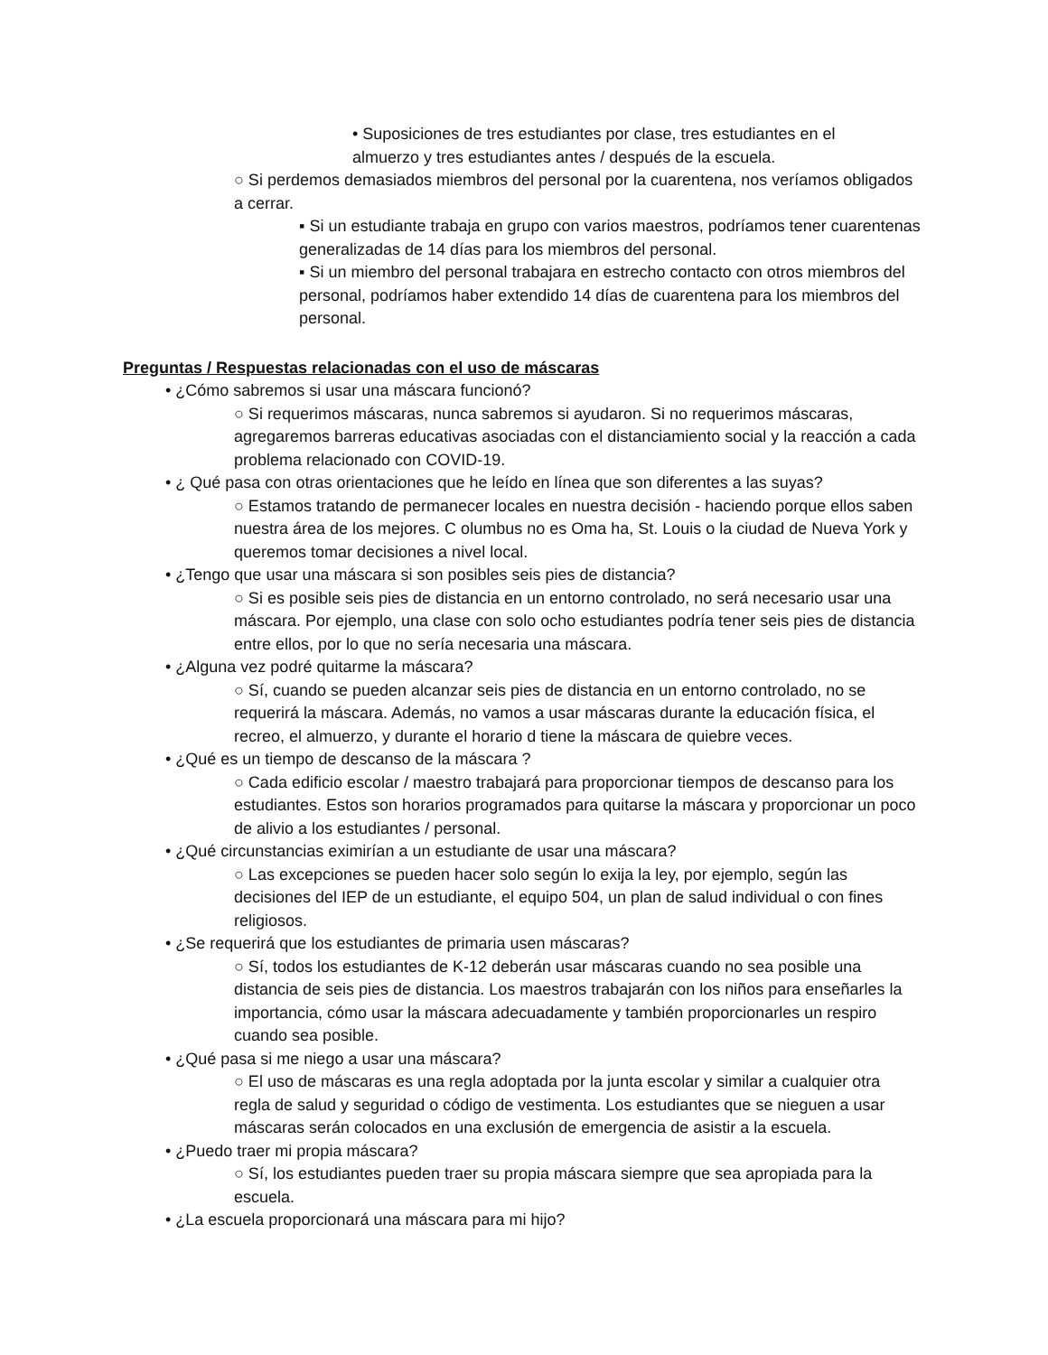• Suposiciones de tres estudiantes por clase, tres estudiantes en el almuerzo y tres estudiantes antes / después de la escuela.
○ Si perdemos demasiados miembros del personal por la cuarentena, nos veríamos obligados a cerrar.
▪ Si un estudiante trabaja en grupo con varios maestros, podríamos tener cuarentenas generalizadas de 14 días para los miembros del personal.
▪ Si un miembro del personal trabajara en estrecho contacto con otros miembros del personal, podríamos haber extendido 14 días de cuarentena para los miembros del personal.
Preguntas / Respuestas relacionadas con el uso de máscaras
• ¿Cómo sabremos si usar una máscara funcionó?
○ Si requerimos máscaras, nunca sabremos si ayudaron. Si no requerimos máscaras, agregaremos barreras educativas asociadas con el distanciamiento social y la reacción a cada problema relacionado con COVID-19.
• ¿ Qué pasa con otras orientaciones que he leído en línea que son diferentes a las suyas?
○ Estamos tratando de permanecer locales en nuestra decisión - haciendo porque ellos saben nuestra área de los mejores. C olumbus no es Oma ha, St. Louis o la ciudad de Nueva York y queremos tomar decisiones a nivel local.
• ¿Tengo que usar una máscara si son posibles seis pies de distancia?
○ Si es posible seis pies de distancia en un entorno controlado, no será necesario usar una máscara. Por ejemplo, una clase con solo ocho estudiantes podría tener seis pies de distancia entre ellos, por lo que no sería necesaria una máscara.
• ¿Alguna vez podré quitarme la máscara?
○ Sí, cuando se pueden alcanzar seis pies de distancia en un entorno controlado, no se requerirá la máscara. Además, no vamos a usar máscaras durante la educación física, el recreo, el almuerzo, y durante el horario d tiene la máscara de quiebre veces.
• ¿Qué es un tiempo de descanso de la máscara ?
○ Cada edificio escolar / maestro trabajará para proporcionar tiempos de descanso para los estudiantes. Estos son horarios programados para quitarse la máscara y proporcionar un poco de alivio a los estudiantes / personal.
• ¿Qué circunstancias eximirían a un estudiante de usar una máscara?
○ Las excepciones se pueden hacer solo según lo exija la ley, por ejemplo, según las decisiones del IEP de un estudiante, el equipo 504, un plan de salud individual o con fines religiosos.
• ¿Se requerirá que los estudiantes de primaria usen máscaras?
○ Sí, todos los estudiantes de K-12 deberán usar máscaras cuando no sea posible una distancia de seis pies de distancia. Los maestros trabajarán con los niños para enseñarles la importancia, cómo usar la máscara adecuadamente y también proporcionarles un respiro cuando sea posible.
• ¿Qué pasa si me niego a usar una máscara?
○ El uso de máscaras es una regla adoptada por la junta escolar y similar a cualquier otra regla de salud y seguridad o código de vestimenta. Los estudiantes que se nieguen a usar máscaras serán colocados en una exclusión de emergencia de asistir a la escuela.
• ¿Puedo traer mi propia máscara?
○ Sí, los estudiantes pueden traer su propia máscara siempre que sea apropiada para la escuela.
• ¿La escuela proporcionará una máscara para mi hijo?